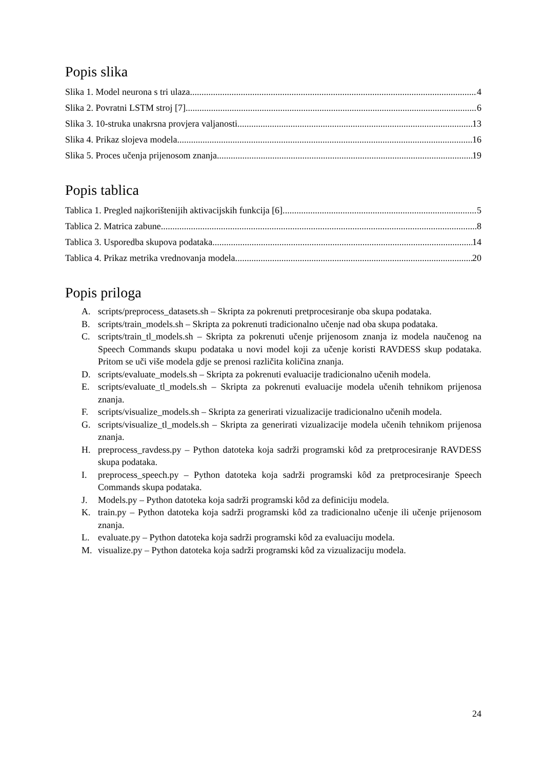Popis slika
Slika 1. Model neurona s tri ulaza. 4
Slika 2. Povratni LSTM stroj [7]. 6
Slika 3. 10-struka unakrsna provjera valjanosti. 13
Slika 4. Prikaz slojeva modela. 16
Slika 5. Proces učenja prijenosom znanja. 19
Popis tablica
Tablica 1. Pregled najkorištenijih aktivacijskih funkcija [6]. 5
Tablica 2. Matrica zabune. 8
Tablica 3. Usporedba skupova podataka. 14
Tablica 4. Prikaz metrika vrednovanja modela. 20
Popis priloga
A. scripts/preprocess_datasets.sh – Skripta za pokrenuti pretprocesiranje oba skupa podataka.
B. scripts/train_models.sh – Skripta za pokrenuti tradicionalno učenje nad oba skupa podataka.
C. scripts/train_tl_models.sh – Skripta za pokrenuti učenje prijenosom znanja iz modela naučenog na Speech Commands skupu podataka u novi model koji za učenje koristi RAVDESS skup podataka. Pritom se uči više modela gdje se prenosi različita količina znanja.
D. scripts/evaluate_models.sh – Skripta za pokrenuti evaluacije tradicionalno učenih modela.
E. scripts/evaluate_tl_models.sh – Skripta za pokrenuti evaluacije modela učenih tehnikom prijenosa znanja.
F. scripts/visualize_models.sh – Skripta za generirati vizualizacije tradicionalno učenih modela.
G. scripts/visualize_tl_models.sh – Skripta za generirati vizualizacije modela učenih tehnikom prijenosa znanja.
H. preprocess_ravdess.py – Python datoteka koja sadrži programski kôd za pretprocesiranje RAVDESS skupa podataka.
I. preprocess_speech.py – Python datoteka koja sadrži programski kôd za pretprocesiranje Speech Commands skupa podataka.
J. Models.py – Python datoteka koja sadrži programski kôd za definiciju modela.
K. train.py – Python datoteka koja sadrži programski kôd za tradicionalno učenje ili učenje prijenosom znanja.
L. evaluate.py – Python datoteka koja sadrži programski kôd za evaluaciju modela.
M. visualize.py – Python datoteka koja sadrži programski kôd za vizualizaciju modela.
24